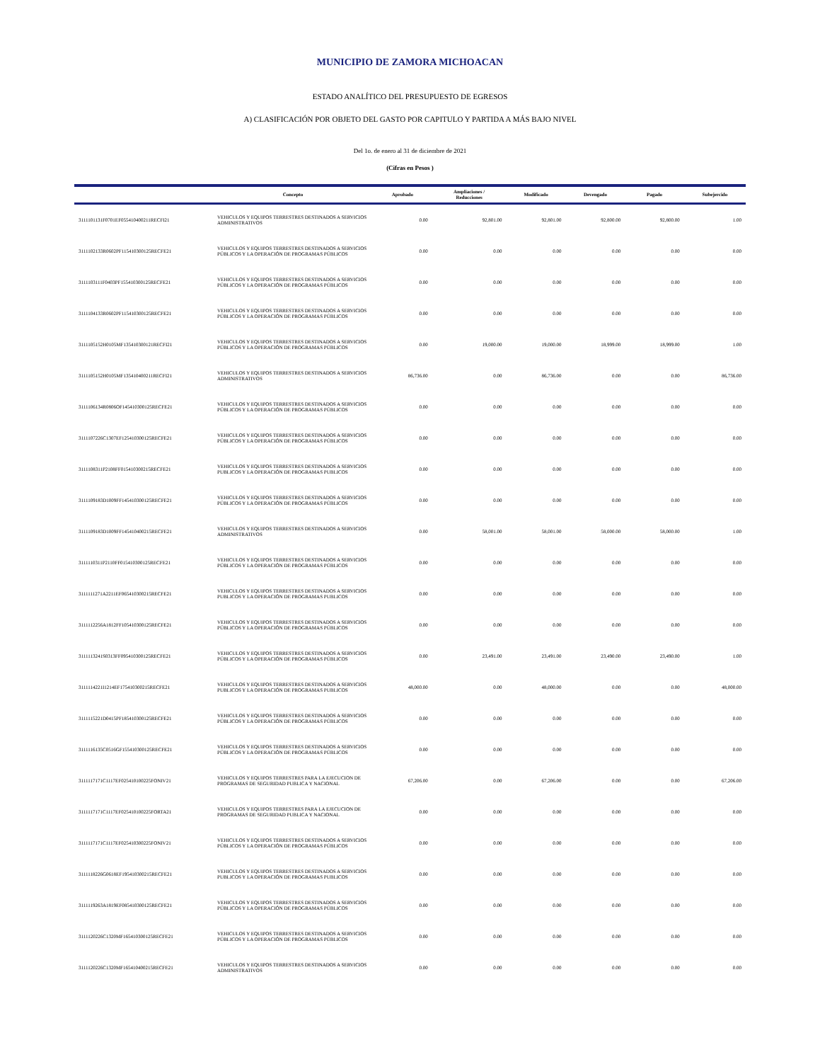MUNICIPIO DE ZAMORA MICHOACAN
ESTADO ANALÍTICO DEL PRESUPUESTO DE EGRESOS
A) CLASIFICACIÓN POR OBJETO DEL GASTO POR CAPITULO Y PARTIDA A MÁS BAJO NIVEL
Del 1o. de enero al 31 de diciembre de 2021
(Cifras en Pesos )
| | Concepto | Aprobado | Ampliaciones / Reducciones | Modificado | Devengado | Pagado | Subejercido |
| --- | --- | --- | --- | --- | --- | --- | --- |
| 3111101131F0701EF055410400211RECFI21 | VEHICULOS Y EQUIPOS TERRESTRES DESTINADOS A SERVICIOS ADMINISTRATIVOS | 0.00 | 92,801.00 | 92,801.00 | 92,800.00 | 92,800.00 | 1.00 |
| 3111102133R0602PF115410300125RECFE21 | VEHICULOS Y EQUIPOS TERRESTRES DESTINADOS A SERVICIOS PÚBLICOS Y LA OPERACIÓN DE PROGRAMAS PÚBLICOS | 0.00 | 0.00 | 0.00 | 0.00 | 0.00 | 0.00 |
| 3111103111F0403PF155410300125RECFE21 | VEHICULOS Y EQUIPOS TERRESTRES DESTINADOS A SERVICIOS PÚBLICOS Y LA OPERACIÓN DE PROGRAMAS PÚBLICOS | 0.00 | 0.00 | 0.00 | 0.00 | 0.00 | 0.00 |
| 3111104133R0602PF115410300125RECFE21 | VEHICULOS Y EQUIPOS TERRESTRES DESTINADOS A SERVICIOS PÚBLICOS Y LA OPERACIÓN DE PROGRAMAS PÚBLICOS | 0.00 | 0.00 | 0.00 | 0.00 | 0.00 | 0.00 |
| 3111105152H0105MF135410300121RECFI21 | VEHICULOS Y EQUIPOS TERRESTRES DESTINADOS A SERVICIOS PÚBLICOS Y LA OPERACIÓN DE PROGRAMAS PÚBLICOS | 0.00 | 19,000.00 | 19,000.00 | 18,999.00 | 18,999.00 | 1.00 |
| 3111105152H0105MF135410400211RECFI21 | VEHICULOS Y EQUIPOS TERRESTRES DESTINADOS A SERVICIOS ADMINISTRATIVOS | 86,736.00 | 0.00 | 86,736.00 | 0.00 | 0.00 | 86,736.00 |
| 3111106134R0806OF145410300125RECFE21 | VEHICULOS Y EQUIPOS TERRESTRES DESTINADOS A SERVICIOS PÚBLICOS Y LA OPERACIÓN DE PROGRAMAS PÚBLICOS | 0.00 | 0.00 | 0.00 | 0.00 | 0.00 | 0.00 |
| 3111107226C1307EF125410300125RECFE21 | VEHICULOS Y EQUIPOS TERRESTRES DESTINADOS A SERVICIOS PÚBLICOS Y LA OPERACIÓN DE PROGRAMAS PÚBLICOS | 0.00 | 0.00 | 0.00 | 0.00 | 0.00 | 0.00 |
| 3111108311P2108FF015410300215RECFE21 | VEHICULOS Y EQUIPOS TERRESTRES DESTINADOS A SERVICIOS PUBLICOS Y LA OPERACIÓN DE PROGRAMAS PUBLICOS | 0.00 | 0.00 | 0.00 | 0.00 | 0.00 | 0.00 |
| 3111109183D1009FF145410300125RECFE21 | VEHICULOS Y EQUIPOS TERRESTRES DESTINADOS A SERVICIOS PÚBLICOS Y LA OPERACIÓN DE PROGRAMAS PÚBLICOS | 0.00 | 0.00 | 0.00 | 0.00 | 0.00 | 0.00 |
| 3111109183D1009FF145410400215RECFE21 | VEHICULOS Y EQUIPOS TERRESTRES DESTINADOS A SERVICIOS ADMINISTRATIVOS | 0.00 | 58,001.00 | 58,001.00 | 58,000.00 | 58,000.00 | 1.00 |
| 3111110311P2110FF015410300125RECFE21 | VEHICULOS Y EQUIPOS TERRESTRES DESTINADOS A SERVICIOS PÚBLICOS Y LA OPERACIÓN DE PROGRAMAS PÚBLICOS | 0.00 | 0.00 | 0.00 | 0.00 | 0.00 | 0.00 |
| 3111111271A2211EF065410300215RECFE21 | VEHICULOS Y EQUIPOS TERRESTRES DESTINADOS A SERVICIOS PUBLICOS Y LA OPERACIÓN DE PROGRAMAS PUBLICOS | 0.00 | 0.00 | 0.00 | 0.00 | 0.00 | 0.00 |
| 3111112256A1812FF105410300125RECFE21 | VEHICULOS Y EQUIPOS TERRESTRES DESTINADOS A SERVICIOS PÚBLICOS Y LA OPERACIÓN DE PROGRAMAS PÚBLICOS | 0.00 | 0.00 | 0.00 | 0.00 | 0.00 | 0.00 |
| 3111113241S0313FF095410300125RECFE21 | VEHICULOS Y EQUIPOS TERRESTRES DESTINADOS A SERVICIOS PÚBLICOS Y LA OPERACIÓN DE PROGRAMAS PÚBLICOS | 0.00 | 23,491.00 | 23,491.00 | 23,490.00 | 23,490.00 | 1.00 |
| 3111114221I1214EF175410300215RECFE21 | VEHICULOS Y EQUIPOS TERRESTRES DESTINADOS A SERVICIOS PUBLICOS Y LA OPERACIÓN DE PROGRAMAS PUBLICOS | 48,000.00 | 0.00 | 48,000.00 | 0.00 | 0.00 | 48,000.00 |
| 3111115221D0415PF185410300125RECFE21 | VEHICULOS Y EQUIPOS TERRESTRES DESTINADOS A SERVICIOS PÚBLICOS Y LA OPERACIÓN DE PROGRAMAS PÚBLICOS | 0.00 | 0.00 | 0.00 | 0.00 | 0.00 | 0.00 |
| 3111116135C0516GF155410300125RECFE21 | VEHICULOS Y EQUIPOS TERRESTRES DESTINADOS A SERVICIOS PÚBLICOS Y LA OPERACIÓN DE PROGRAMAS PÚBLICOS | 0.00 | 0.00 | 0.00 | 0.00 | 0.00 | 0.00 |
| 3111117171C1117EF025410100225FONIV21 | VEHICULOS Y EQUIPOS TERRESTRES PARA LA EJECUCION DE PROGRAMAS DE SEGURIDAD PUBLICA Y NACIONAL | 67,206.00 | 0.00 | 67,206.00 | 0.00 | 0.00 | 67,206.00 |
| 3111117171C1117EF025410100225FORTA21 | VEHICULOS Y EQUIPOS TERRESTRES PARA LA EJECUCION DE PROGRAMAS DE SEGURIDAD PUBLICA Y NACIONAL | 0.00 | 0.00 | 0.00 | 0.00 | 0.00 | 0.00 |
| 3111117171C1117EF025410300225FONIV21 | VEHICULOS Y EQUIPOS TERRESTRES DESTINADOS A SERVICIOS PÚBLICOS Y LA OPERACIÓN DE PROGRAMAS PÚBLICOS | 0.00 | 0.00 | 0.00 | 0.00 | 0.00 | 0.00 |
| 3111118226G0618EF195410300215RECFE21 | VEHICULOS Y EQUIPOS TERRESTRES DESTINADOS A SERVICIOS PUBLICOS Y LA OPERACIÓN DE PROGRAMAS PUBLICOS | 0.00 | 0.00 | 0.00 | 0.00 | 0.00 | 0.00 |
| 3111119263A1819EF085410300125RECFE21 | VEHICULOS Y EQUIPOS TERRESTRES DESTINADOS A SERVICIOS PÚBLICOS Y LA OPERACIÓN DE PROGRAMAS PÚBLICOS | 0.00 | 0.00 | 0.00 | 0.00 | 0.00 | 0.00 |
| 3111120226C1320MF165410300125RECFE21 | VEHICULOS Y EQUIPOS TERRESTRES DESTINADOS A SERVICIOS PÚBLICOS Y LA OPERACIÓN DE PROGRAMAS PÚBLICOS | 0.00 | 0.00 | 0.00 | 0.00 | 0.00 | 0.00 |
| 3111120226C1320MF165410400215RECFE21 | VEHICULOS Y EQUIPOS TERRESTRES DESTINADOS A SERVICIOS ADMINISTRATIVOS | 0.00 | 0.00 | 0.00 | 0.00 | 0.00 | 0.00 |